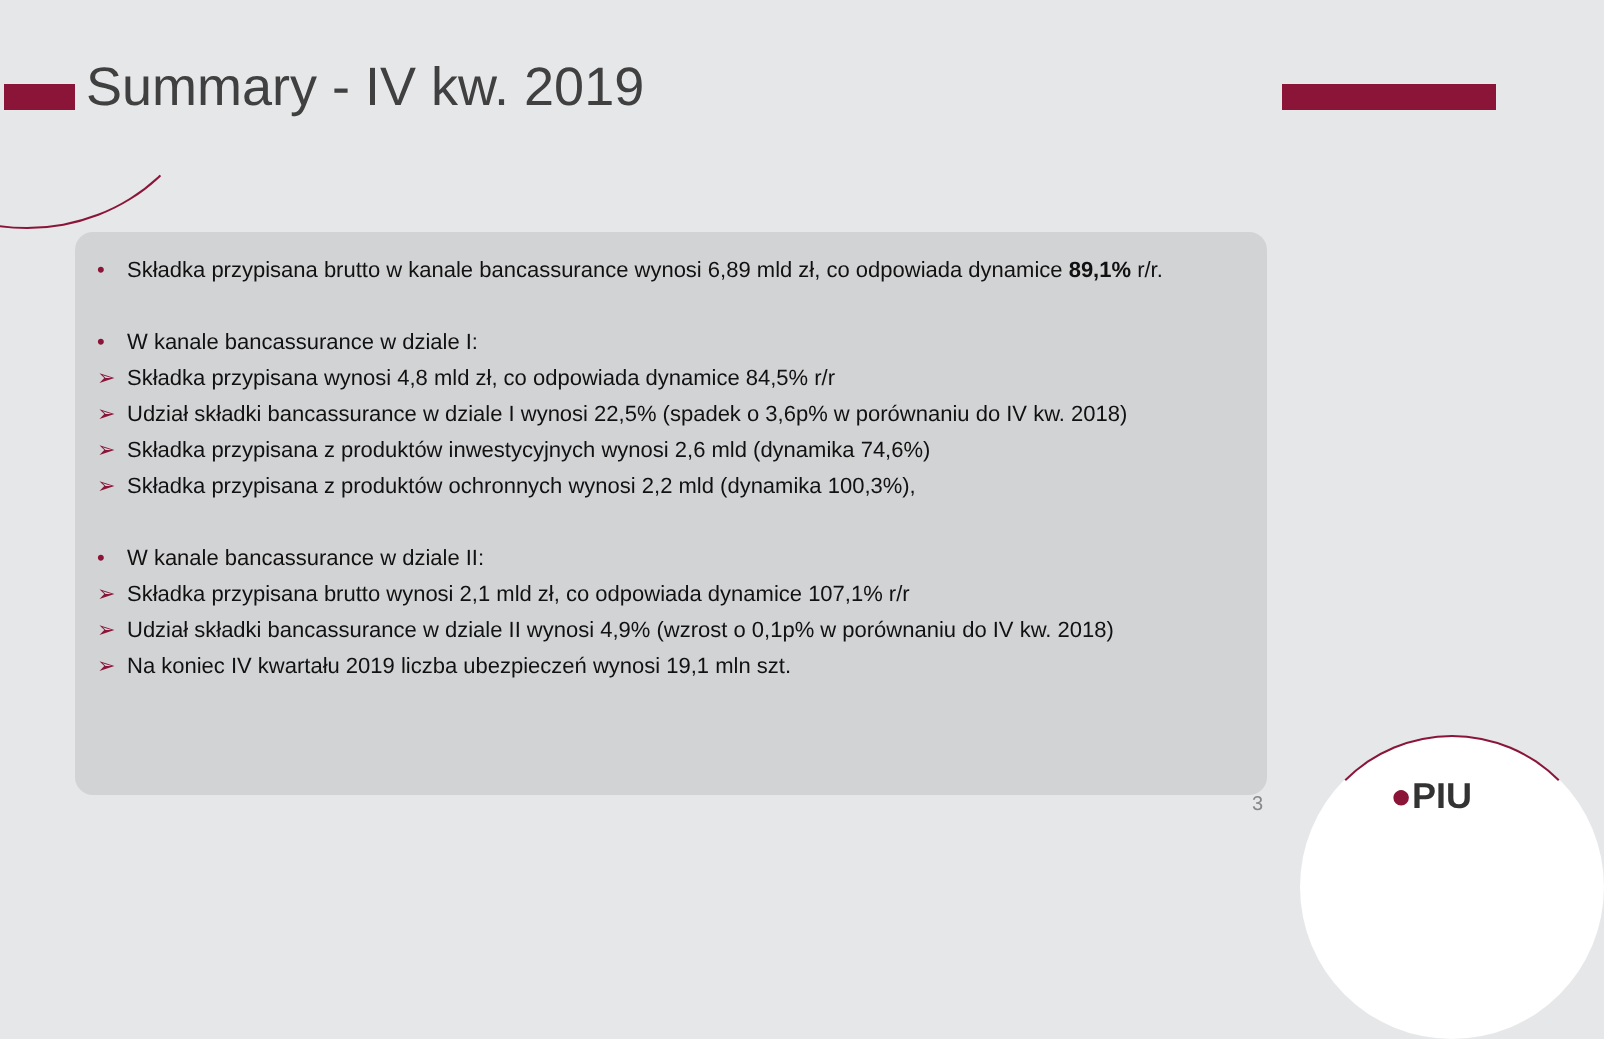Summary - IV kw. 2019
• Składka przypisana brutto w kanale bancassurance wynosi 6,89 mld zł, co odpowiada dynamice 89,1% r/r.
• W kanale bancassurance w dziale I:
➢ Składka przypisana wynosi 4,8 mld zł, co odpowiada dynamice 84,5% r/r
➢ Udział składki bancassurance w dziale I wynosi 22,5% (spadek o 3,6p% w porównaniu do IV kw. 2018)
➢ Składka przypisana z produktów inwestycyjnych wynosi 2,6 mld (dynamika 74,6%)
➢ Składka przypisana z produktów ochronnych wynosi 2,2 mld (dynamika 100,3%),
• W kanale bancassurance w dziale II:
➢ Składka przypisana brutto wynosi 2,1 mld zł, co odpowiada dynamice 107,1% r/r
➢ Udział składki bancassurance w dziale II wynosi 4,9% (wzrost o 0,1p% w porównaniu do IV kw. 2018)
➢ Na koniec IV kwartału 2019 liczba ubezpieczeń wynosi 19,1 mln szt.
3 ●PIU